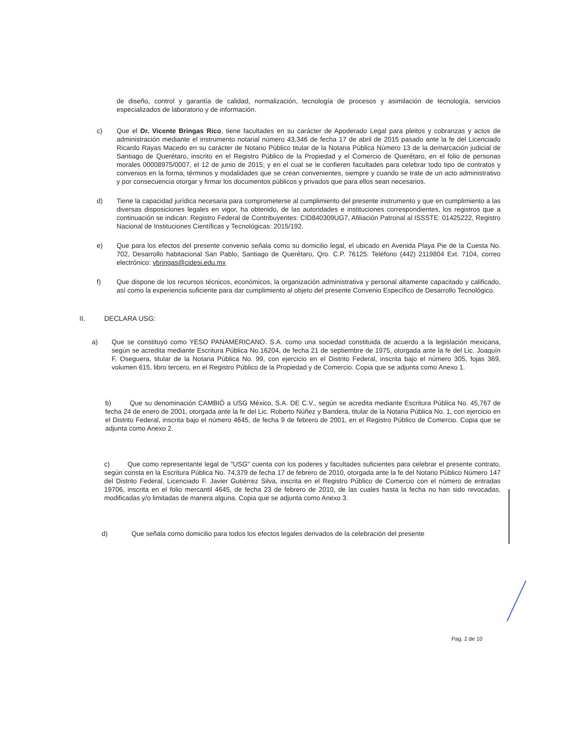de diseño, control y garantía de calidad, normalización, tecnología de procesos y asimilación de tecnología, servicios especializados de laboratorio y de información.
c) Que el Dr. Vicente Bringas Rico, tiene facultades en su carácter de Apoderado Legal para pleitos y cobranzas y actos de administración mediante el instrumento notarial número 43,346 de fecha 17 de abril de 2015 pasado ante la fe del Licenciado Ricardo Rayas Macedo en su carácter de Notario Público titular de la Notaria Pública Número 13 de la demarcación judicial de Santiago de Querétaro, inscrito en el Registro Público de la Propiedad y el Comercio de Querétaro, en el folio de personas morales 00008975/0007, el 12 de junio de 2015; y en el cual se le confieren facultades para celebrar todo tipo de contratos y convenios en la forma, términos y modalidades que se crean convenientes, siempre y cuando se trate de un acto administrativo y por consecuencia otorgar y firmar los documentos públicos y privados que para ellos sean necesarios.
d) Tiene la capacidad jurídica necesaria para comprometerse al cumplimiento del presente instrumento y que en cumplimiento a las diversas disposiciones legales en vigor, ha obtenido, de las autoridades e instituciones correspondientes, los registros que a continuación se indican: Registro Federal de Contribuyentes: CID840309UG7, Afiliación Patronal al ISSSTE: 01425222, Registro Nacional de Instituciones Científicas y Tecnológicas: 2015/192.
e) Que para los efectos del presente convenio señala como su domicilio legal, el ubicado en Avenida Playa Pie de la Cuesta No. 702, Desarrollo habitacional San Pablo, Santiago de Querétaro, Qro. C.P. 76125. Teléfono (442) 2119804 Ext. 7104, correo electrónico: vbringas@cidesi.edu.mx
f) Que dispone de los recursos técnicos, económicos, la organización administrativa y personal altamente capacitado y calificado, así como la experiencia suficiente para dar cumplimiento al objeto del presente Convenio Específico de Desarrollo Tecnológico.
II. DECLARA USG:
a) Que se constituyó como YESO PANAMERICANO. S.A. como una sociedad constituida de acuerdo a la legislación mexicana, según se acredita mediante Escritura Pública No.16204, de fecha 21 de septiembre de 1975, otorgada ante la fe del Lic. Joaquín F. Oseguera, titular de la Notaria Pública No. 99, con ejercicio en el Distrito Federal, inscrita bajo el número 305, fojas 369, volumen 615, libro tercero, en el Registro Público de la Propiedad y de Comercio. Copia que se adjunta como Anexo 1.
b) Que su denominación CAMBIÓ a USG México, S.A. DE C.V., según se acredita mediante Escritura Pública No. 45,767 de fecha 24 de enero de 2001, otorgada ante la fe del Lic. Roberto Núñez y Bandera, titular de la Notaria Pública No. 1, con ejercicio en el Distrito Federal, inscrita bajo el número 4645, de fecha 9 de febrero de 2001, en el Registro Público de Comercio. Copia que se adjunta como Anexo 2.
c) Que como representante legal de "USG" cuenta con los poderes y facultades suficientes para celebrar el presente contrato, según consta en la Escritura Pública No. 74,379 de fecha 17 de febrero de 2010, otorgada ante la fe del Notario Público Número 147 del Distrito Federal, Licenciado F. Javier Gutiérrez Silva, inscrita en el Registro Público de Comercio con el número de entradas 19706, inscrita en el folio mercantil 4645, de fecha 23 de febrero de 2010, de las cuales hasta la fecha no han sido revocadas, modificadas y/o limitadas de manera alguna. Copia que se adjunta como Anexo 3.
d) Que señala como domicilio para todos los efectos legales derivados de la celebración del presente
Pag. 2 de 10